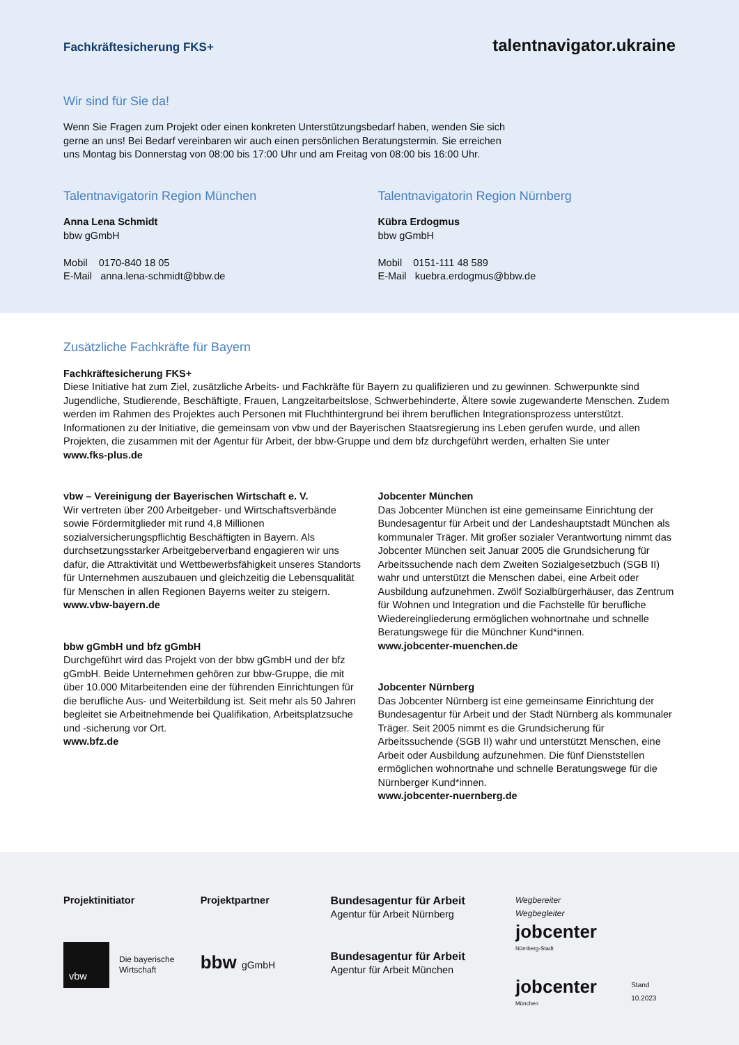Fachkräftesicherung FKS+ talentnavigator.ukraine
Wir sind für Sie da!
Wenn Sie Fragen zum Projekt oder einen konkreten Unterstützungsbedarf haben, wenden Sie sich
gerne an uns! Bei Bedarf vereinbaren wir auch einen persönlichen Beratungstermin. Sie erreichen
uns Montag bis Donnerstag von 08:00 bis 17:00 Uhr und am Freitag von 08:00 bis 16:00 Uhr.
Talentnavigatorin Region München
Anna Lena Schmidt
bbw gGmbH
Mobil 0170-840 18 05
E-Mail anna.lena-schmidt@bbw.de
Talentnavigatorin Region Nürnberg
Kübra Erdogmus
bbw gGmbH
Mobil 0151-111 48 589
E-Mail kuebra.erdogmus@bbw.de
Zusätzliche Fachkräfte für Bayern
Fachkräftesicherung FKS+
Diese Initiative hat zum Ziel, zusätzliche Arbeits- und Fachkräfte für Bayern zu qualifizieren und zu gewinnen. Schwerpunkte sind Jugendliche, Studierende, Beschäftigte, Frauen, Langzeitarbeitslose, Schwerbehinderte, Ältere sowie zugewanderte Menschen. Zudem werden im Rahmen des Projektes auch Personen mit Fluchthintergrund bei ihrem beruflichen Integrationsprozess unterstützt. Informationen zu der Initiative, die gemeinsam von vbw und der Bayerischen Staatsregierung ins Leben gerufen wurde, und allen Projekten, die zusammen mit der Agentur für Arbeit, der bbw-Gruppe und dem bfz durchgeführt werden, erhalten Sie unter
www.fks-plus.de
vbw – Vereinigung der Bayerischen Wirtschaft e. V.
Wir vertreten über 200 Arbeitgeber- und Wirtschaftsverbände sowie Fördermitglieder mit rund 4,8 Millionen sozialversicherungspflichtig Beschäftigten in Bayern. Als durchsetzungsstarker Arbeitgeberverband engagieren wir uns dafür, die Attraktivität und Wettbewerbsfähigkeit unseres Standorts für Unternehmen auszubauen und gleichzeitig die Lebensqualität für Menschen in allen Regionen Bayerns weiter zu steigern.
www.vbw-bayern.de
bbw gGmbH und bfz gGmbH
Durchgeführt wird das Projekt von der bbw gGmbH und der bfz gGmbH. Beide Unternehmen gehören zur bbw-Gruppe, die mit über 10.000 Mitarbeitenden eine der führenden Einrichtungen für die berufliche Aus- und Weiterbildung ist. Seit mehr als 50 Jahren begleitet sie Arbeitnehmende bei Qualifikation, Arbeitsplatzsuche und -sicherung vor Ort.
www.bfz.de
Jobcenter München
Das Jobcenter München ist eine gemeinsame Einrichtung der Bundesagentur für Arbeit und der Landeshauptstadt München als kommunaler Träger. Mit großer sozialer Verantwortung nimmt das Jobcenter München seit Januar 2005 die Grundsicherung für Arbeitssuchende nach dem Zweiten Sozialgesetzbuch (SGB II) wahr und unterstützt die Menschen dabei, eine Arbeit oder Ausbildung aufzunehmen. Zwölf Sozialbürgerhäuser, das Zentrum für Wohnen und Integration und die Fachstelle für berufliche Wiedereingliederung ermöglichen wohnortnahe und schnelle Beratungswege für die Münchner Kund*innen.
www.jobcenter-muenchen.de
Jobcenter Nürnberg
Das Jobcenter Nürnberg ist eine gemeinsame Einrichtung der Bundesagentur für Arbeit und der Stadt Nürnberg als kommunaler Träger. Seit 2005 nimmt es die Grundsicherung für Arbeitssuchende (SGB II) wahr und unterstützt Menschen, eine Arbeit oder Ausbildung aufzunehmen. Die fünf Dienststellen ermöglichen wohnortnahe und schnelle Beratungswege für die Nürnberger Kund*innen.
www.jobcenter-nuernberg.de
Projektinitiator
vbw Die bayerische
Wirtschaft
Projektpartner
bbw gGmbH
Bundesagentur für Arbeit
Agentur für Arbeit Nürnberg
Bundesagentur für Arbeit
Agentur für Arbeit München
Wegbereiter Wegbegleiter
jobcenter
Nürnberg-Stadt
jobcenter
München
Stand 10.2023